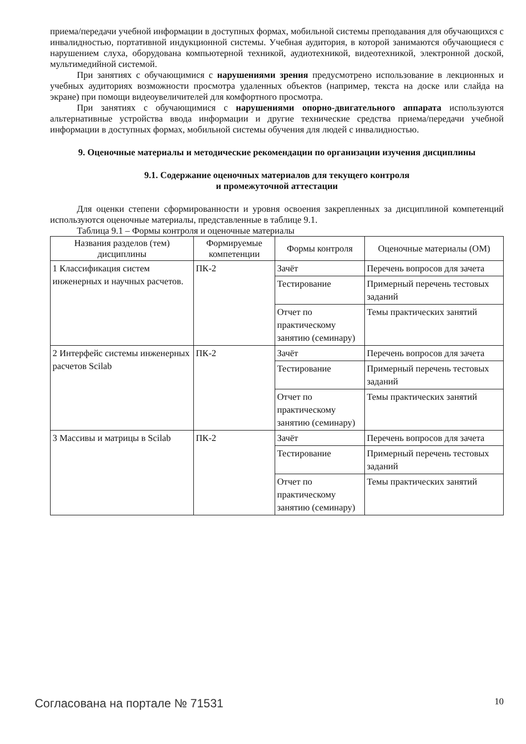приема/передачи учебной информации в доступных формах, мобильной системы преподавания для обучающихся с инвалидностью, портативной индукционной системы. Учебная аудитория, в которой занимаются обучающиеся с нарушением слуха, оборудована компьютерной техникой, аудиотехникой, видеотехникой, электронной доской, мультимедийной системой.
При занятиях с обучающимися с нарушениями зрения предусмотрено использование в лекционных и учебных аудиториях возможности просмотра удаленных объектов (например, текста на доске или слайда на экране) при помощи видеоувеличителей для комфортного просмотра.
При занятиях с обучающимися с нарушениями опорно-двигательного аппарата используются альтернативные устройства ввода информации и другие технические средства приема/передачи учебной информации в доступных формах, мобильной системы обучения для людей с инвалидностью.
9. Оценочные материалы и методические рекомендации по организации изучения дисциплины
9.1. Содержание оценочных материалов для текущего контроля
и промежуточной аттестации
Для оценки степени сформированности и уровня освоения закрепленных за дисциплиной компетенций используются оценочные материалы, представленные в таблице 9.1.
Таблица 9.1 – Формы контроля и оценочные материалы
| Названия разделов (тем) дисциплины | Формируемые компетенции | Формы контроля | Оценочные материалы (ОМ) |
| --- | --- | --- | --- |
| 1 Классификация систем инженерных и научных расчетов. | ПК-2 | Зачёт | Перечень вопросов для зачета |
| | | Тестирование | Примерный перечень тестовых заданий |
| | | Отчет по практическому занятию (семинару) | Темы практических занятий |
| 2 Интерфейс системы инженерных расчетов Scilab | ПК-2 | Зачёт | Перечень вопросов для зачета |
| | | Тестирование | Примерный перечень тестовых заданий |
| | | Отчет по практическому занятию (семинару) | Темы практических занятий |
| 3 Массивы и матрицы в Scilab | ПК-2 | Зачёт | Перечень вопросов для зачета |
| | | Тестирование | Примерный перечень тестовых заданий |
| | | Отчет по практическому занятию (семинару) | Темы практических занятий |
Согласована на портале № 71531 10